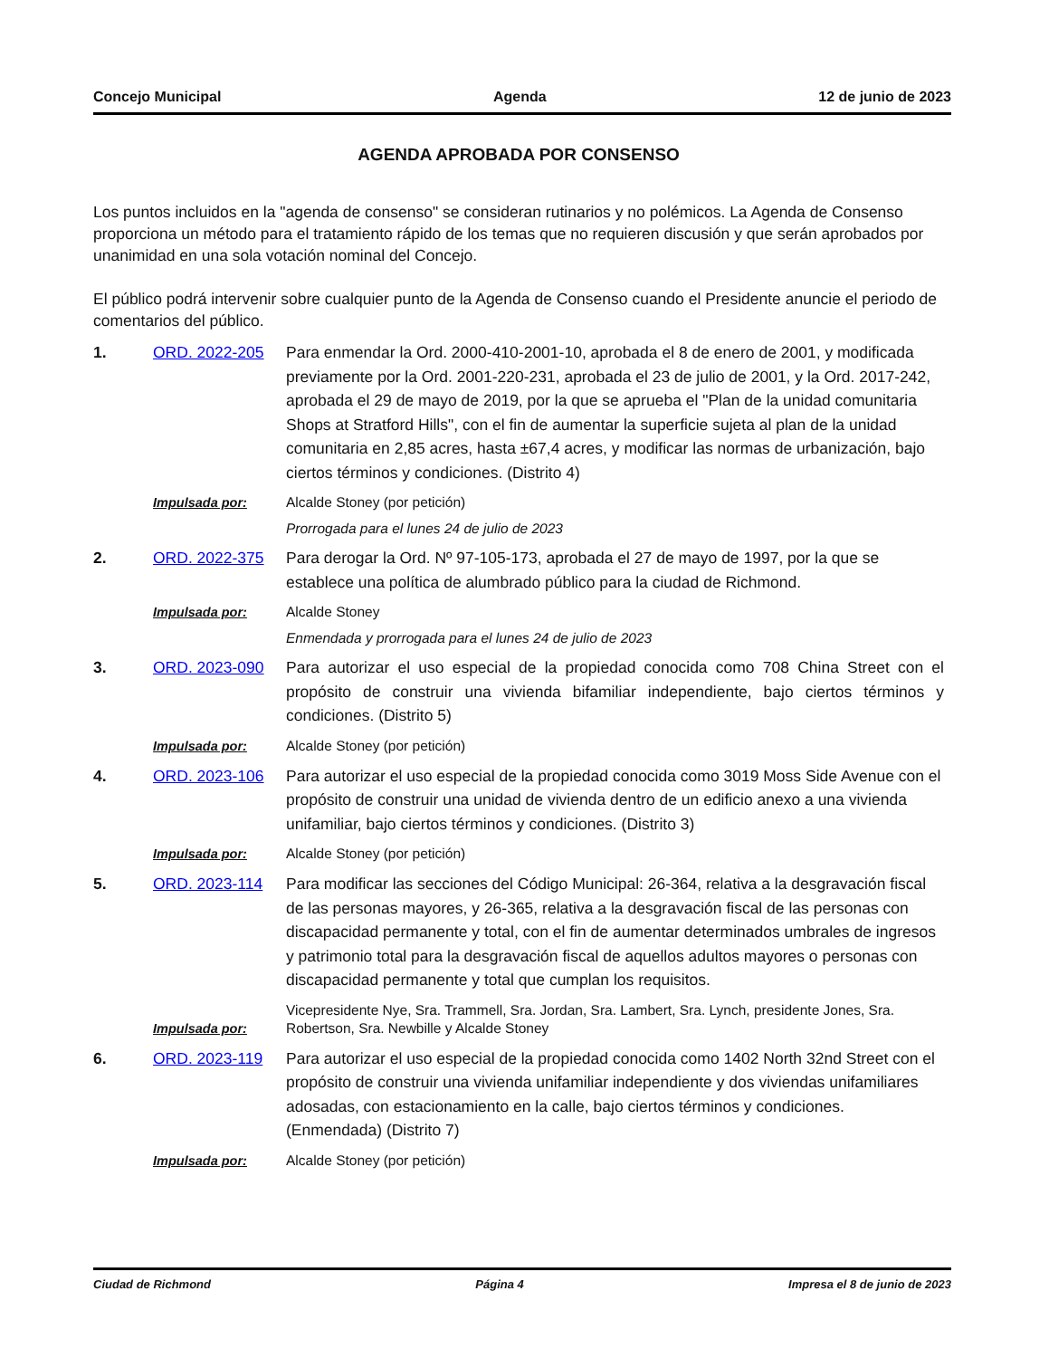Concejo Municipal Agenda 12 de junio de 2023
AGENDA APROBADA POR CONSENSO
Los puntos incluidos en la "agenda de consenso" se consideran rutinarios y no polémicos. La Agenda de Consenso proporciona un método para el tratamiento rápido de los temas que no requieren discusión y que serán aprobados por unanimidad en una sola votación nominal del Concejo.
El público podrá intervenir sobre cualquier punto de la Agenda de Consenso cuando el Presidente anuncie el periodo de comentarios del público.
1. ORD. 2022-205 Para enmendar la Ord. 2000-410-2001-10, aprobada el 8 de enero de 2001, y modificada previamente por la Ord. 2001-220-231, aprobada el 23 de julio de 2001, y la Ord. 2017-242, aprobada el 29 de mayo de 2019, por la que se aprueba el "Plan de la unidad comunitaria Shops at Stratford Hills", con el fin de aumentar la superficie sujeta al plan de la unidad comunitaria en 2,85 acres, hasta ±67,4 acres, y modificar las normas de urbanización, bajo ciertos términos y condiciones. (Distrito 4)
Impulsada por: Alcalde Stoney (por petición)
Prorrogada para el lunes 24 de julio de 2023
2. ORD. 2022-375 Para derogar la Ord. Nº 97-105-173, aprobada el 27 de mayo de 1997, por la que se establece una política de alumbrado público para la ciudad de Richmond.
Impulsada por: Alcalde Stoney
Enmendada y prorrogada para el lunes 24 de julio de 2023
3. ORD. 2023-090 Para autorizar el uso especial de la propiedad conocida como 708 China Street con el propósito de construir una vivienda bifamiliar independiente, bajo ciertos términos y condiciones. (Distrito 5)
Impulsada por: Alcalde Stoney (por petición)
4. ORD. 2023-106 Para autorizar el uso especial de la propiedad conocida como 3019 Moss Side Avenue con el propósito de construir una unidad de vivienda dentro de un edificio anexo a una vivienda unifamiliar, bajo ciertos términos y condiciones. (Distrito 3)
Impulsada por: Alcalde Stoney (por petición)
5. ORD. 2023-114 Para modificar las secciones del Código Municipal: 26-364, relativa a la desgravación fiscal de las personas mayores, y 26-365, relativa a la desgravación fiscal de las personas con discapacidad permanente y total, con el fin de aumentar determinados umbrales de ingresos y patrimonio total para la desgravación fiscal de aquellos adultos mayores o personas con discapacidad permanente y total que cumplan los requisitos.
Impulsada por: Vicepresidente Nye, Sra. Trammell, Sra. Jordan, Sra. Lambert, Sra. Lynch, presidente Jones, Sra. Robertson, Sra. Newbille y Alcalde Stoney
6. ORD. 2023-119 Para autorizar el uso especial de la propiedad conocida como 1402 North 32nd Street con el propósito de construir una vivienda unifamiliar independiente y dos viviendas unifamiliares adosadas, con estacionamiento en la calle, bajo ciertos términos y condiciones. (Enmendada) (Distrito 7)
Impulsada por: Alcalde Stoney (por petición)
Ciudad de Richmond Página 4 Impresa el 8 de junio de 2023